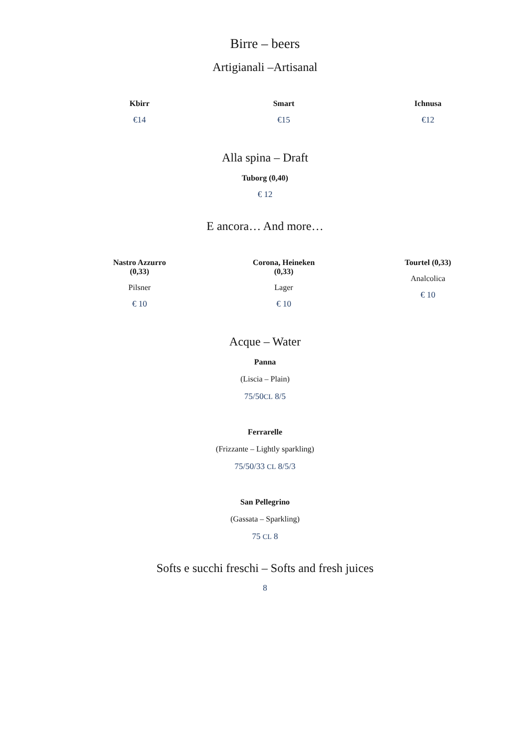Birre – beers
Artigianali –Artisanal
Kbirr
€14
Smart
€15
Ichnusa
€12
Alla spina – Draft
Tuborg (0,40)
€ 12
E ancora… And more…
Nastro Azzurro
(0,33)
Pilsner
€ 10
Corona, Heineken
(0,33)
Lager
€ 10
Tourtel (0,33)
Analcolica
€ 10
Acque – Water
Panna
(Liscia – Plain)
75/50CL 8/5
Ferrarelle
(Frizzante – Lightly sparkling)
75/50/33 CL 8/5/3
San Pellegrino
(Gassata – Sparkling)
75 CL 8
Softs e succhi freschi – Softs and fresh juices
8